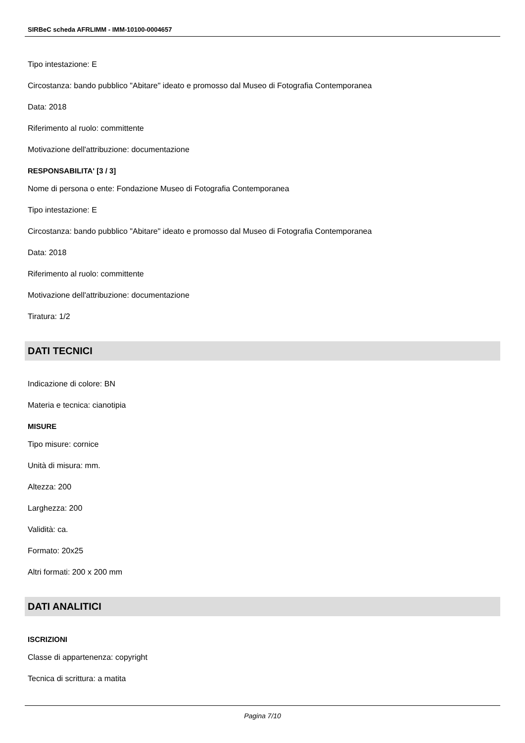SIRBeC scheda AFRLIMM - IMM-10100-0004657
Tipo intestazione: E
Circostanza: bando pubblico "Abitare" ideato e promosso dal Museo di Fotografia Contemporanea
Data: 2018
Riferimento al ruolo: committente
Motivazione dell'attribuzione: documentazione
RESPONSABILITA' [3 / 3]
Nome di persona o ente: Fondazione Museo di Fotografia Contemporanea
Tipo intestazione: E
Circostanza: bando pubblico "Abitare" ideato e promosso dal Museo di Fotografia Contemporanea
Data: 2018
Riferimento al ruolo: committente
Motivazione dell'attribuzione: documentazione
Tiratura: 1/2
DATI TECNICI
Indicazione di colore: BN
Materia e tecnica: cianotipia
MISURE
Tipo misure: cornice
Unità di misura: mm.
Altezza: 200
Larghezza: 200
Validità: ca.
Formato: 20x25
Altri formati: 200 x 200 mm
DATI ANALITICI
ISCRIZIONI
Classe di appartenenza: copyright
Tecnica di scrittura: a matita
Pagina 7/10